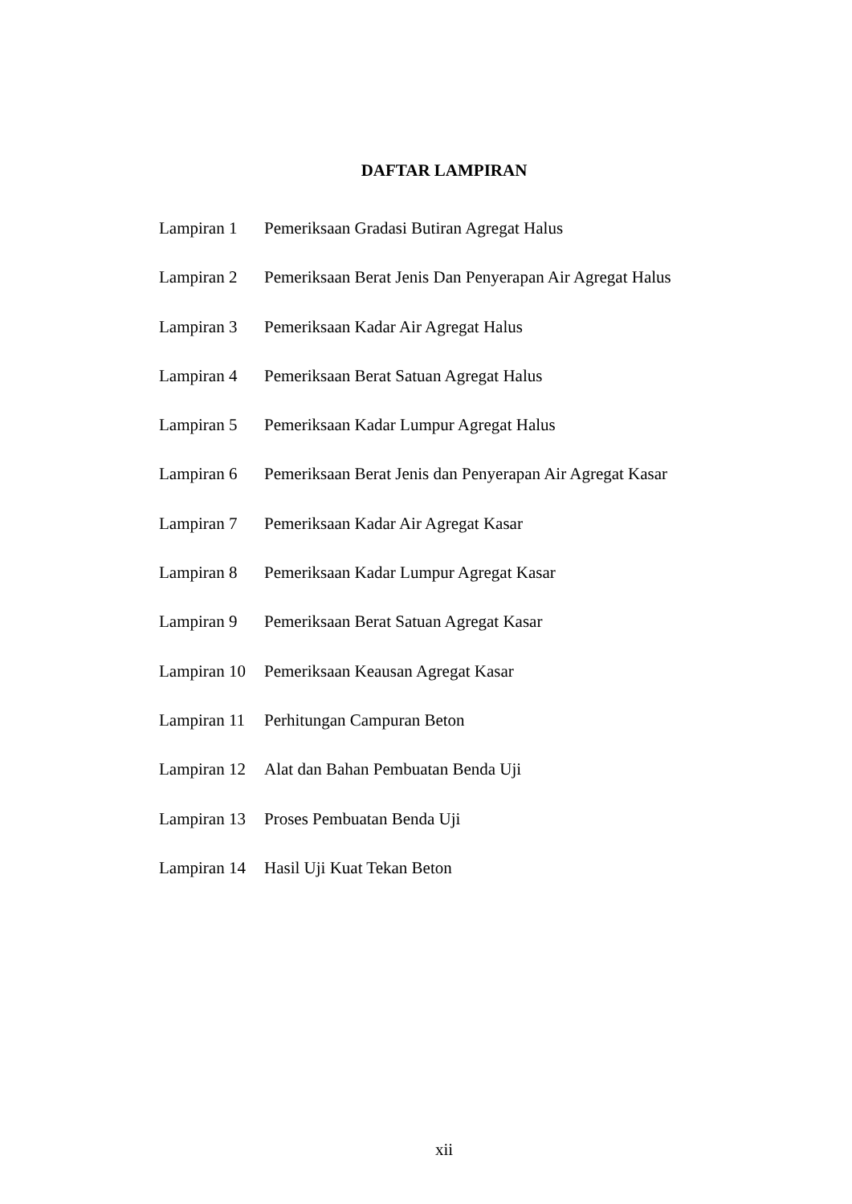DAFTAR LAMPIRAN
| Lampiran 1 | Pemeriksaan Gradasi Butiran Agregat Halus |
| Lampiran 2 | Pemeriksaan Berat Jenis Dan Penyerapan Air Agregat Halus |
| Lampiran 3 | Pemeriksaan Kadar Air Agregat Halus |
| Lampiran 4 | Pemeriksaan Berat Satuan Agregat Halus |
| Lampiran 5 | Pemeriksaan Kadar Lumpur Agregat Halus |
| Lampiran 6 | Pemeriksaan Berat Jenis dan Penyerapan Air Agregat Kasar |
| Lampiran 7 | Pemeriksaan Kadar Air Agregat Kasar |
| Lampiran 8 | Pemeriksaan Kadar Lumpur Agregat Kasar |
| Lampiran 9 | Pemeriksaan Berat Satuan Agregat Kasar |
| Lampiran 10 | Pemeriksaan Keausan Agregat Kasar |
| Lampiran 11 | Perhitungan Campuran Beton |
| Lampiran 12 | Alat dan Bahan Pembuatan Benda Uji |
| Lampiran 13 | Proses Pembuatan Benda Uji |
| Lampiran 14 | Hasil Uji Kuat Tekan Beton |
xii